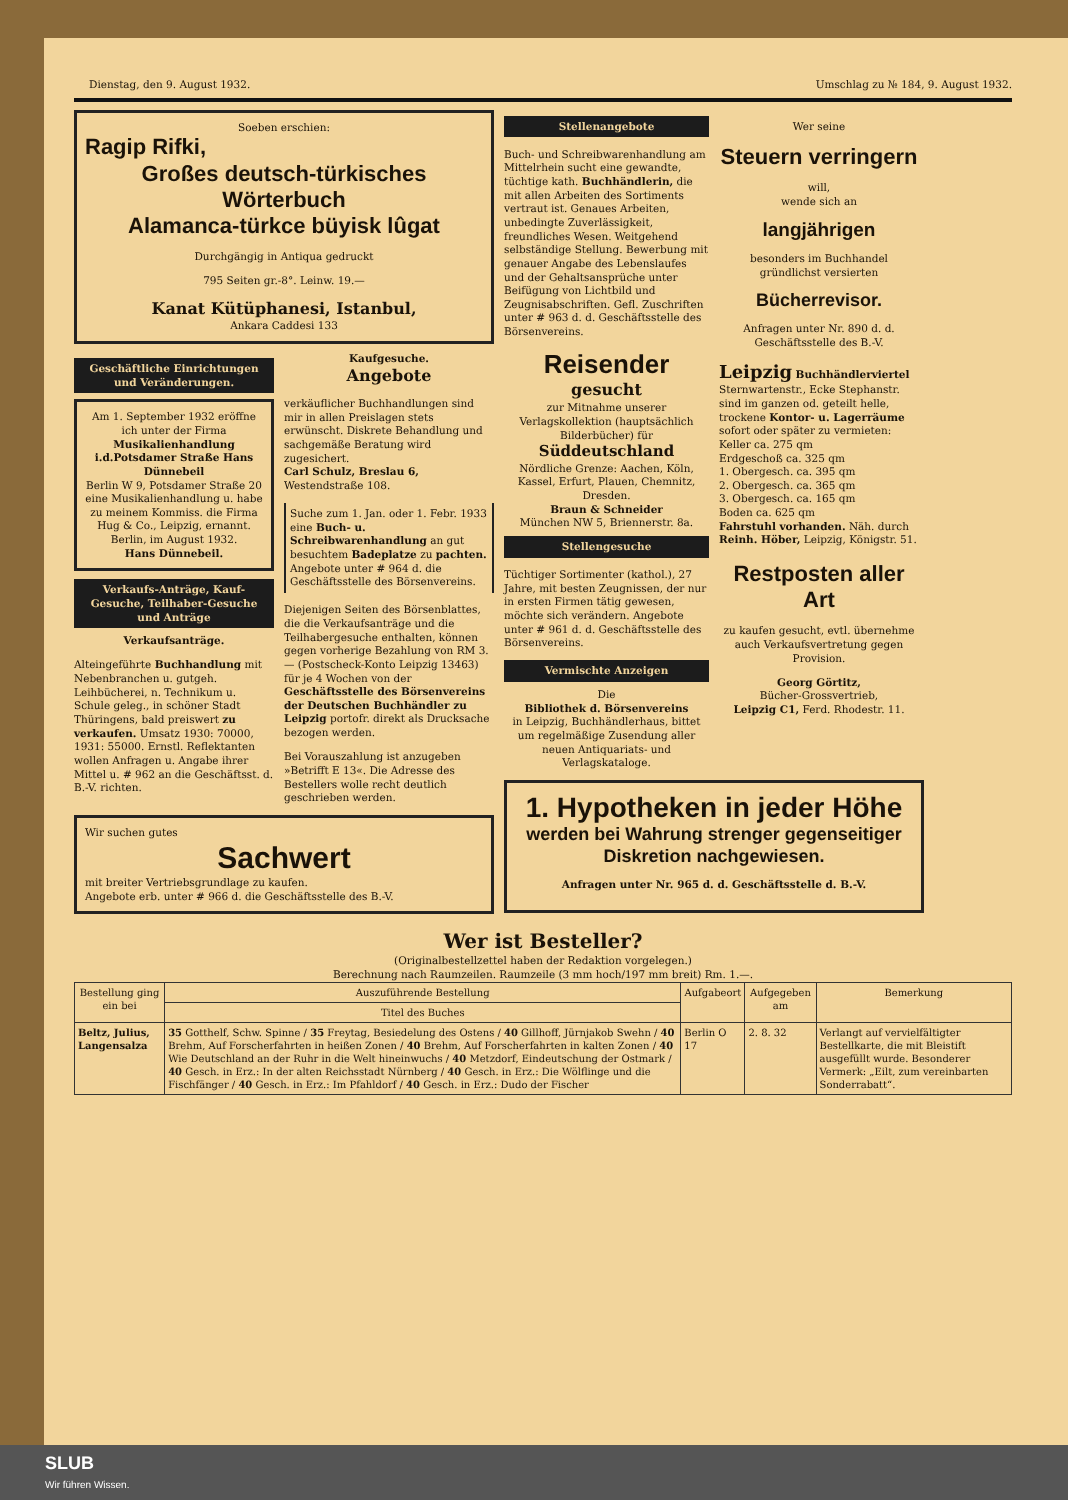Dienstag, den 9. August 1932. Umschlag zu № 184, 9. August 1932.
Soeben erschien:
Ragip Rifki,
Großes deutsch-türkisches Wörterbuch
Alamanca-türkce büyisk lûgat
Durchgängig in Antiqua gedruckt
795 Seiten gr.-8°. Leinw. 19.—
Kanat Kütüphanesi, Istanbul,
Ankara Caddesi 133
Geschäftliche Einrichtungen und Veränderungen.
Am 1. September 1932 eröffne ich unter der Firma
Musikalienhandlung i.d.Potsdamer Straße Hans Dünnebeil
Berlin W 9, Potsdamer Straße 20
eine Musikalienhandlung u. habe zu meinem Kommiss. die Firma Hug & Co., Leipzig, ernannt.
Berlin, im August 1932.
Hans Dünnebeil.
Verkaufs-Anträge, Kauf-Gesuche, Teilhaber-Gesuche und Anträge
Verkaufsanträge.
Alteingeführte Buchhandlung mit Nebenbranchen u. gutgeh. Leihbücherei, n. Technikum u. Schule geleg., in schöner Stadt Thüringens, bald preiswert zu verkaufen. Umsatz 1930: 70000, 1931: 55000. Ernstl. Reflektanten wollen Anfragen u. Angabe ihrer Mittel u. # 962 an die Geschäftsst. d. B.-V. richten.
Kaufgesuche.
Angebote
verkäuflicher Buchhandlungen sind mir in allen Preislagen stets erwünscht. Diskrete Behandlung und sachgemäße Beratung wird zugesichert.
Carl Schulz, Breslau 6, Westendstraße 108.
Suche zum 1. Jan. oder 1. Febr. 1933 eine Buch- u. Schreibwarenhandlung an gut besuchtem Badeplatze zu pachten. Angebote unter # 964 d. die Geschäftsstelle des Börsenvereins.
Diejenigen Seiten des Börsenblattes, die die Verkaufsanträge und die Teilhabergesuche enthalten, können gegen vorherige Bezahlung von RM 3.— (Postscheck-Konto Leipzig 13463) für je 4 Wochen von der Geschäftsstelle des Börsenvereins der Deutschen Buchhändler zu Leipzig portofr. direkt als Drucksache bezogen werden.
Bei Vorauszahlung ist anzugeben »Betrifft E 13«. Die Adresse des Bestellers wolle recht deutlich geschrieben werden.
Wir suchen gutes
Sachwert
mit breiter Vertriebsgrundlage zu kaufen.
Angebote erb. unter # 966 d. die Geschäftsstelle des B.-V.
Stellenangebote
Buch- und Schreibwarenhandlung am Mittelrhein sucht eine gewandte, tüchtige kath. Buchhändlerin, die mit allen Arbeiten des Sortiments vertraut ist. Genaues Arbeiten, unbedingte Zuverlässigkeit, freundliches Wesen. Weitgehend selbständige Stellung. Bewerbung mit genauer Angabe des Lebenslaufes und der Gehaltsansprüche unter Beifügung von Lichtbild und Zeugnisabschriften. Gefl. Zuschriften unter # 963 d. d. Geschäftsstelle des Börsenvereins.
Reisender
gesucht
zur Mitnahme unserer Verlagskollektion (hauptsächlich Bilderbücher) für Süddeutschland
Nördliche Grenze: Aachen, Köln, Kassel, Erfurt, Plauen, Chemnitz, Dresden.
Braun & Schneider
München NW 5, Briennerstr. 8a.
Stellengesuche
Tüchtiger Sortimenter (kathol.), 27 Jahre, mit besten Zeugnissen, der nur in ersten Firmen tätig gewesen, möchte sich verändern. Angebote unter # 961 d. d. Geschäftsstelle des Börsenvereins.
Vermischte Anzeigen
Die
Bibliothek d. Börsenvereins
in Leipzig, Buchhändlerhaus, bittet um regelmäßige Zusendung aller neuen Antiquariats- und Verlagskataloge.
Wer seine
Steuern verringern
will,
wende sich an
langjährigen
besonders im Buchhandel gründlichst versierten
Bücherrevisor.
Anfragen unter Nr. 890 d. d. Geschäftsstelle des B.-V.
Leipzig Buchhändlerviertel
Sternwartenstr., Ecke Stephanstr. sind im ganzen od. geteilt helle, trockene Kontor- u. Lagerräume sofort oder später zu vermieten:
Keller ca. 275 qm
Erdgeschoß ca. 325 qm
1. Obergesch. ca. 395 qm
2. Obergesch. ca. 365 qm
3. Obergesch. ca. 165 qm
Boden ca. 625 qm
Fahrstuhl vorhanden. Näh. durch Reinh. Höber, Leipzig, Königstr. 51.
Restposten aller Art
zu kaufen gesucht, evtl. übernehme auch Verkaufsvertretung gegen Provision.
Georg Görtitz,
Bücher-Grossvertrieb,
Leipzig C1, Ferd. Rhodestr. 11.
1. Hypotheken in jeder Höhe
werden bei Wahrung strenger gegenseitiger Diskretion nachgewiesen.
Anfragen unter Nr. 965 d. d. Geschäftsstelle d. B.-V.
Wer ist Besteller?
(Originalbestellzettel haben der Redaktion vorgelegen.)
Berechnung nach Raumzeilen. Raumzeile (3 mm hoch/197 mm breit) Rm. 1.—.
| Bestellung ging ein bei | Auszuführende Bestellung | Aufgabeort | Aufgegeben am | Bemerkung |
| --- | --- | --- | --- | --- |
| | Titel des Buches | | | |
| Beltz, Julius, Langensalza | 35 Gotthelf, Schw. Spinne / 35 Freytag, Besiedelung des Ostens / 40 Gillhoff, Jürnjakob Swehn / 40 Brehm, Auf Forscherfahrten in heißen Zonen / 40 Brehm, Auf Forscherfahrten in kalten Zonen / 40 Wie Deutschland an der Ruhr in die Welt hineinwuchs / 40 Metzdorf, Eindeutschung der Ostmark / 40 Gesch. in Erz.: In der alten Reichsstadt Nürnberg / 40 Gesch. in Erz.: Die Wölflinge und die Fischfänger / 40 Gesch. in Erz.: Im Pfahldorf / 40 Gesch. in Erz.: Dudo der Fischer | Berlin O 17 | 2. 8. 32 | Verlangt auf vervielfältigter Bestellkarte, die mit Bleistift ausgefüllt wurde. Besonderer Vermerk: „Eilt, zum vereinbarten Sonderrabatt“. |
SLUB
Wir führen Wissen.